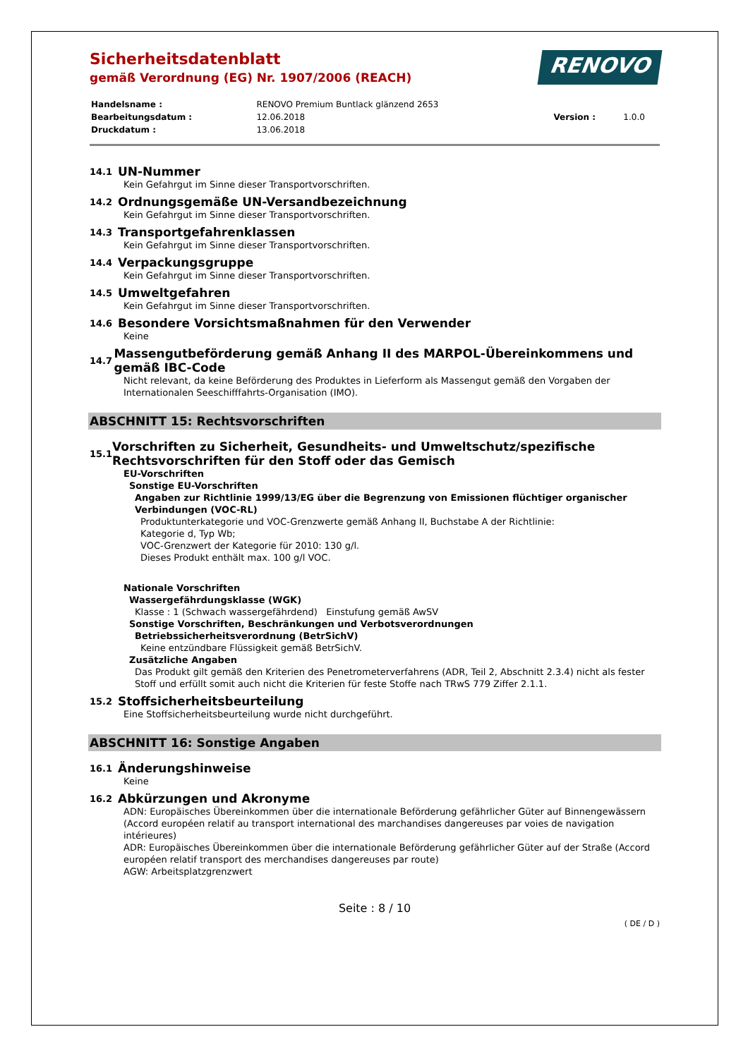Sicherheitsdatenblatt
gemäß Verordnung (EG) Nr. 1907/2006 (REACH)
RENOVO
| Handelsname : | RENOVO Premium Buntlack glänzend 2653 | | |
| Bearbeitungsdatum : | 12.06.2018 | Version : | 1.0.0 |
| Druckdatum : | 13.06.2018 | | |
14.1 UN-Nummer
Kein Gefahrgut im Sinne dieser Transportvorschriften.
14.2 Ordnungsgemäße UN-Versandbezeichnung
Kein Gefahrgut im Sinne dieser Transportvorschriften.
14.3 Transportgefahrenklassen
Kein Gefahrgut im Sinne dieser Transportvorschriften.
14.4 Verpackungsgruppe
Kein Gefahrgut im Sinne dieser Transportvorschriften.
14.5 Umweltgefahren
Kein Gefahrgut im Sinne dieser Transportvorschriften.
14.6 Besondere Vorsichtsmaßnahmen für den Verwender
Keine
14.7 Massengutbeförderung gemäß Anhang II des MARPOL-Übereinkommens und gemäß IBC-Code
Nicht relevant, da keine Beförderung des Produktes in Lieferform als Massengut gemäß den Vorgaben der Internationalen Seeschifffahrts-Organisation (IMO).
ABSCHNITT 15: Rechtsvorschriften
15.1 Vorschriften zu Sicherheit, Gesundheits- und Umweltschutz/spezifische Rechtsvorschriften für den Stoff oder das Gemisch
EU-Vorschriften
Sonstige EU-Vorschriften
Angaben zur Richtlinie 1999/13/EG über die Begrenzung von Emissionen flüchtiger organischer Verbindungen (VOC-RL)
Produktunterkategorie und VOC-Grenzwerte gemäß Anhang II, Buchstabe A der Richtlinie:
Kategorie d, Typ Wb;
VOC-Grenzwert der Kategorie für 2010: 130 g/l.
Dieses Produkt enthält max. 100 g/l VOC.
Nationale Vorschriften
Wassergefährdungsklasse (WGK)
Klasse : 1 (Schwach wassergefährdend) Einstufung gemäß AwSV
Sonstige Vorschriften, Beschränkungen und Verbotsverordnungen
Betriebssicherheitsverordnung (BetrSichV)
Keine entzündbare Flüssigkeit gemäß BetrSichV.
Zusätzliche Angaben
Das Produkt gilt gemäß den Kriterien des Penetrometerverfahrens (ADR, Teil 2, Abschnitt 2.3.4) nicht als fester Stoff und erfüllt somit auch nicht die Kriterien für feste Stoffe nach TRwS 779 Ziffer 2.1.1.
15.2 Stoffsicherheitsbeurteilung
Eine Stoffsicherheitsbeurteilung wurde nicht durchgeführt.
ABSCHNITT 16: Sonstige Angaben
16.1 Änderungshinweise
Keine
16.2 Abkürzungen und Akronyme
ADN: Europäisches Übereinkommen über die internationale Beförderung gefährlicher Güter auf Binnengewässern (Accord européen relatif au transport international des marchandises dangereuses par voies de navigation intérieures)
ADR: Europäisches Übereinkommen über die internationale Beförderung gefährlicher Güter auf der Straße (Accord européen relatif transport des merchandises dangereuses par route)
AGW: Arbeitsplatzgrenzwert
Seite : 8 / 10
( DE / D )